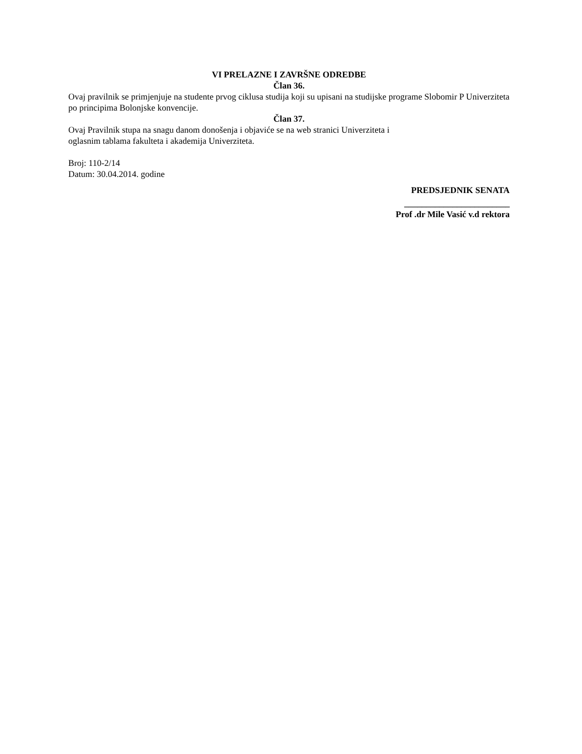VI PRELAZNE I ZAVRŠNE ODREDBE
Član 36.
Ovaj pravilnik se primjenjuje na studente prvog ciklusa studija koji su upisani na studijske programe Slobomir P Univerziteta po principima Bolonjske konvencije.
Član 37.
Ovaj Pravilnik stupa na snagu danom donošenja i objaviće se na web stranici Univerziteta i
oglasnim tablama fakulteta i akademija Univerziteta.
Broj: 110-2/14
Datum: 30.04.2014. godine
PREDSJEDNIK SENATA
________________________
Prof .dr Mile Vasić v.d rektora